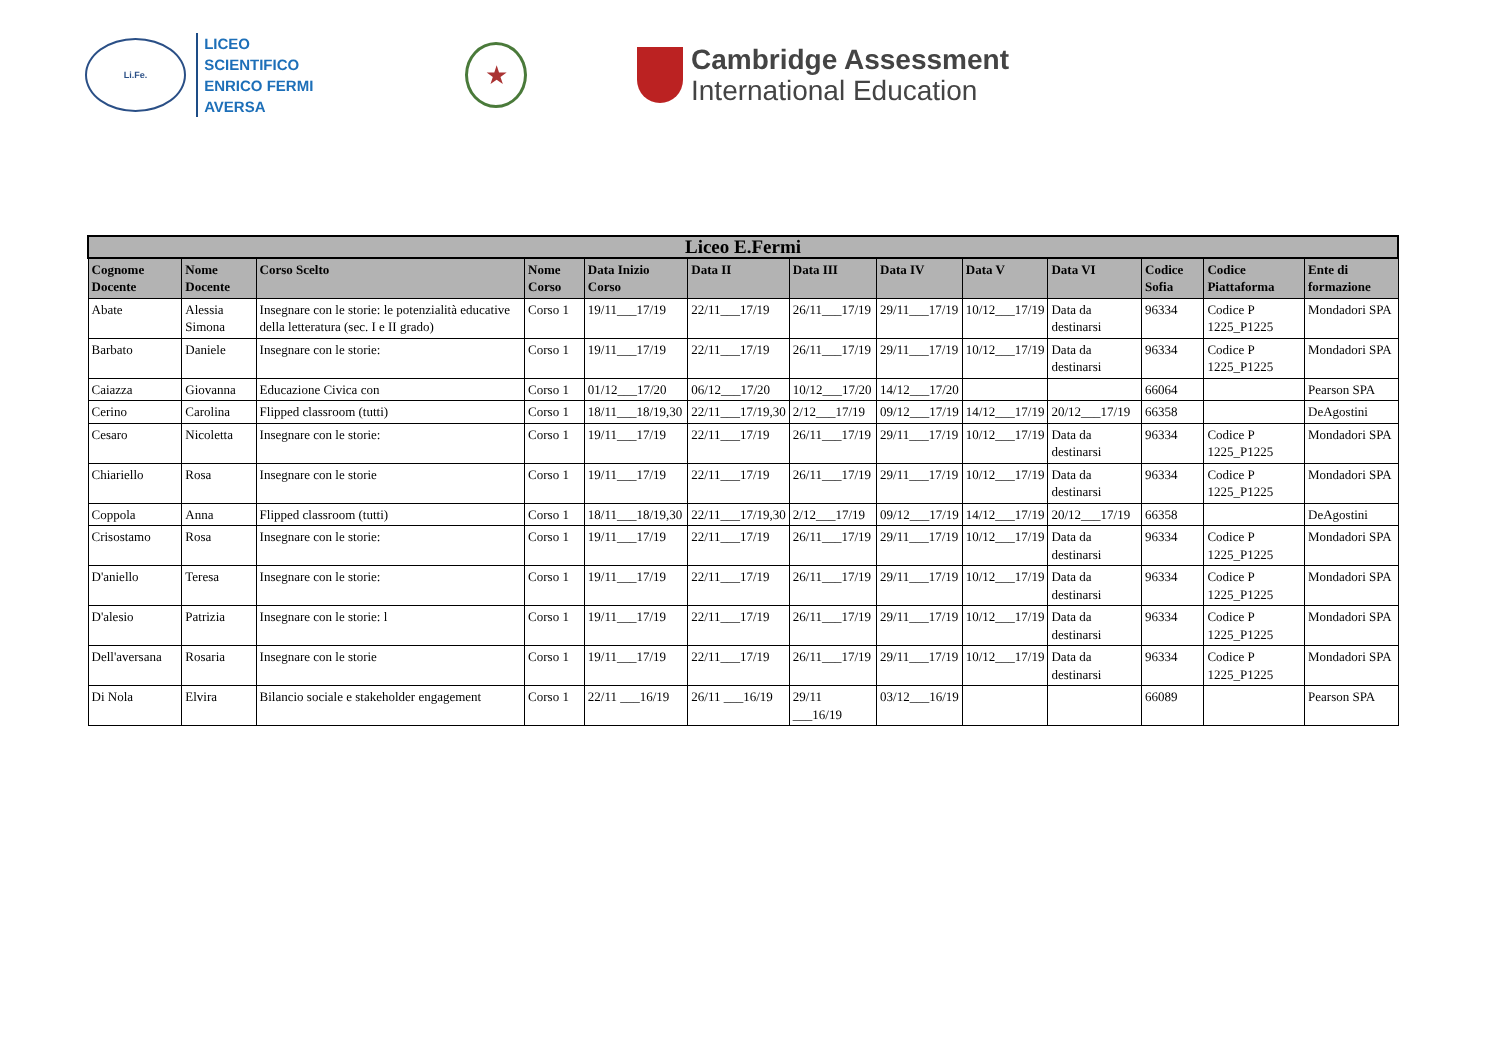Li.Fe.
LICEO SCIENTIFICO
ENRICO FERMI
AVERSA
★
Cambridge Assessment
International Education
| Liceo E.Fermi | | | | | | | | | | | | |
| --- | --- | --- | --- | --- | --- | --- | --- | --- | --- | --- | --- | --- |
| Cognome Docente | Nome Docente | Corso Scelto | Nome Corso | Data Inizio Corso | Data II | Data III | Data IV | Data V | Data VI | Codice Sofia | Codice Piattaforma | Ente di formazione |
| Abate | Alessia Simona | Insegnare con le storie: le potenzialità educative della letteratura (sec. I e II grado) | Corso 1 | 19/11___17/19 | 22/11___17/19 | 26/11___17/19 | 29/11___17/19 | 10/12___17/19 | Data da destinarsi | 96334 | Codice P 1225_P1225 | Mondadori SPA |
| Barbato | Daniele | Insegnare con le storie: | Corso 1 | 19/11___17/19 | 22/11___17/19 | 26/11___17/19 | 29/11___17/19 | 10/12___17/19 | Data da destinarsi | 96334 | Codice P 1225_P1225 | Mondadori SPA |
| Caiazza | Giovanna | Educazione Civica con | Corso 1 | 01/12___17/20 | 06/12___17/20 | 10/12___17/20 | 14/12___17/20 | | | 66064 | | Pearson SPA |
| Cerino | Carolina | Flipped classroom (tutti) | Corso 1 | 18/11___18/19,30 | 22/11___17/19,30 | 2/12___17/19 | 09/12___17/19 | 14/12___17/19 | 20/12___17/19 | 66358 | | DeAgostini |
| Cesaro | Nicoletta | Insegnare con le storie: | Corso 1 | 19/11___17/19 | 22/11___17/19 | 26/11___17/19 | 29/11___17/19 | 10/12___17/19 | Data da destinarsi | 96334 | Codice P 1225_P1225 | Mondadori SPA |
| Chiariello | Rosa | Insegnare con le storie | Corso 1 | 19/11___17/19 | 22/11___17/19 | 26/11___17/19 | 29/11___17/19 | 10/12___17/19 | Data da destinarsi | 96334 | Codice P 1225_P1225 | Mondadori SPA |
| Coppola | Anna | Flipped classroom (tutti) | Corso 1 | 18/11___18/19,30 | 22/11___17/19,30 | 2/12___17/19 | 09/12___17/19 | 14/12___17/19 | 20/12___17/19 | 66358 | | DeAgostini |
| Crisostamo | Rosa | Insegnare con le storie: | Corso 1 | 19/11___17/19 | 22/11___17/19 | 26/11___17/19 | 29/11___17/19 | 10/12___17/19 | Data da destinarsi | 96334 | Codice P 1225_P1225 | Mondadori SPA |
| D'aniello | Teresa | Insegnare con le storie: | Corso 1 | 19/11___17/19 | 22/11___17/19 | 26/11___17/19 | 29/11___17/19 | 10/12___17/19 | Data da destinarsi | 96334 | Codice P 1225_P1225 | Mondadori SPA |
| D'alesio | Patrizia | Insegnare con le storie: l | Corso 1 | 19/11___17/19 | 22/11___17/19 | 26/11___17/19 | 29/11___17/19 | 10/12___17/19 | Data da destinarsi | 96334 | Codice P 1225_P1225 | Mondadori SPA |
| Dell'aversana | Rosaria | Insegnare con le storie | Corso 1 | 19/11___17/19 | 22/11___17/19 | 26/11___17/19 | 29/11___17/19 | 10/12___17/19 | Data da destinarsi | 96334 | Codice P 1225_P1225 | Mondadori SPA |
| Di Nola | Elvira | Bilancio sociale e stakeholder engagement | Corso 1 | 22/11 ___16/19 | 26/11 ___16/19 | 29/11 ___16/19 | 03/12___16/19 | | | 66089 | | Pearson SPA |